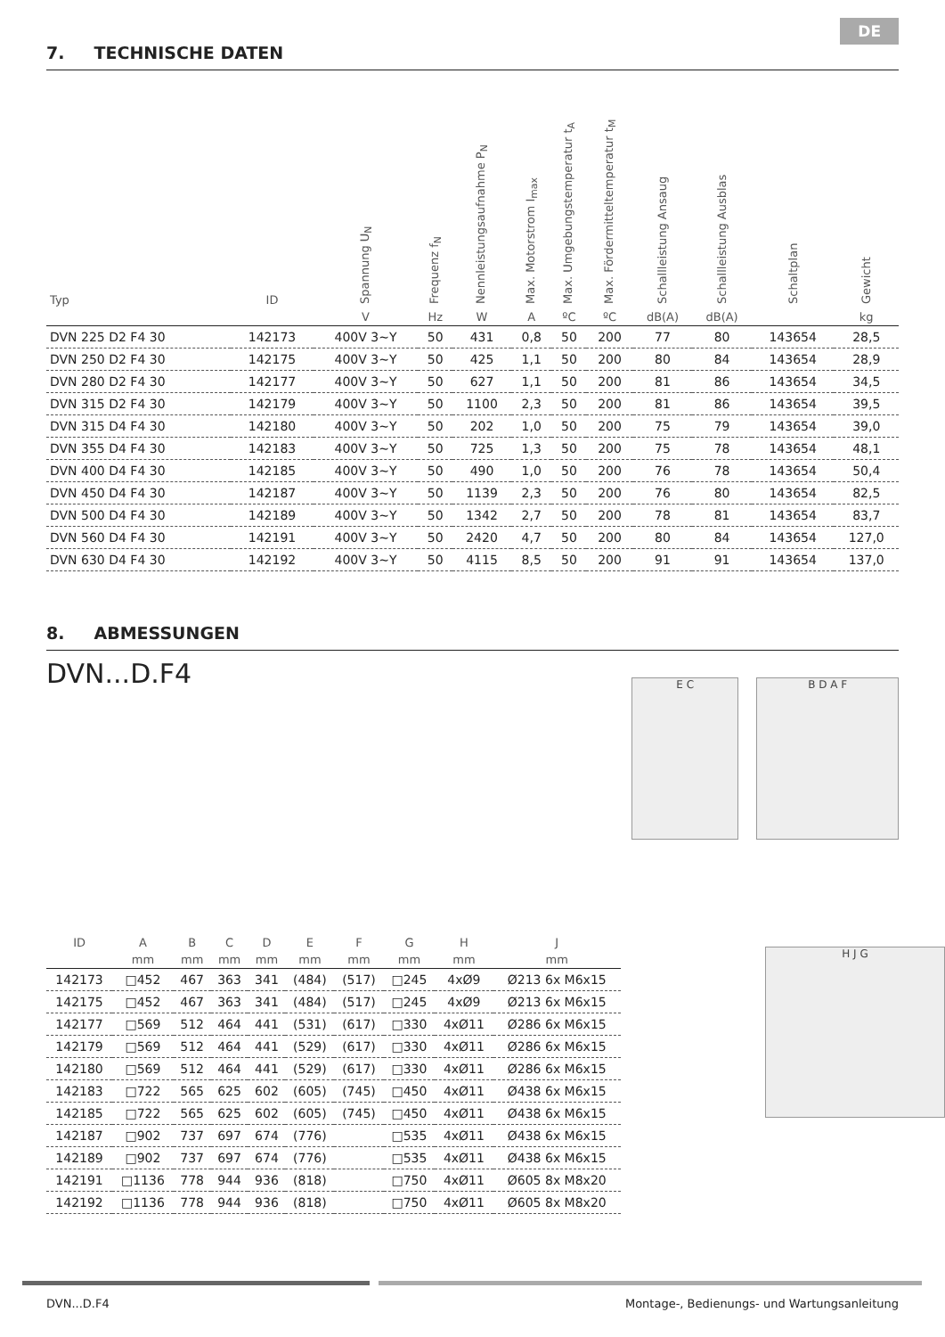DE
7. TECHNISCHE DATEN
| Typ | ID | Spannung U<sub>N</sub> | Frequenz f<sub>N</sub> | Nennleistungsaufnahme P<sub>N</sub> | Max. Motorstrom I<sub>max</sub> | Max. Umgebungstemperatur t<sub>A</sub> | Max. Fördermitteltemperatur t<sub>M</sub> | Schallleistung Ansaug | Schallleistung Ausblas | Schaltplan | Gewicht |
| --- | --- | --- | --- | --- | --- | --- | --- | --- | --- | --- | --- |
| | | V | Hz | W | A | ºC | ºC | dB(A) | dB(A) | | kg |
| DVN 225 D2 F4 30 | 142173 | 400V 3~Y | 50 | 431 | 0,8 | 50 | 200 | 77 | 80 | 143654 | 28,5 |
| DVN 250 D2 F4 30 | 142175 | 400V 3~Y | 50 | 425 | 1,1 | 50 | 200 | 80 | 84 | 143654 | 28,9 |
| DVN 280 D2 F4 30 | 142177 | 400V 3~Y | 50 | 627 | 1,1 | 50 | 200 | 81 | 86 | 143654 | 34,5 |
| DVN 315 D2 F4 30 | 142179 | 400V 3~Y | 50 | 1100 | 2,3 | 50 | 200 | 81 | 86 | 143654 | 39,5 |
| DVN 315 D4 F4 30 | 142180 | 400V 3~Y | 50 | 202 | 1,0 | 50 | 200 | 75 | 79 | 143654 | 39,0 |
| DVN 355 D4 F4 30 | 142183 | 400V 3~Y | 50 | 725 | 1,3 | 50 | 200 | 75 | 78 | 143654 | 48,1 |
| DVN 400 D4 F4 30 | 142185 | 400V 3~Y | 50 | 490 | 1,0 | 50 | 200 | 76 | 78 | 143654 | 50,4 |
| DVN 450 D4 F4 30 | 142187 | 400V 3~Y | 50 | 1139 | 2,3 | 50 | 200 | 76 | 80 | 143654 | 82,5 |
| DVN 500 D4 F4 30 | 142189 | 400V 3~Y | 50 | 1342 | 2,7 | 50 | 200 | 78 | 81 | 143654 | 83,7 |
| DVN 560 D4 F4 30 | 142191 | 400V 3~Y | 50 | 2420 | 4,7 | 50 | 200 | 80 | 84 | 143654 | 127,0 |
| DVN 630 D4 F4 30 | 142192 | 400V 3~Y | 50 | 4115 | 8,5 | 50 | 200 | 91 | 91 | 143654 | 137,0 |
8. ABMESSUNGEN
DVN...D.F4
| ID | A | B | C | D | E | F | G | H | J |
| --- | --- | --- | --- | --- | --- | --- | --- | --- | --- |
| | mm | mm | mm | mm | mm | mm | mm | mm | mm |
| 142173 | □452 | 467 | 363 | 341 | (484) | (517) | □245 | 4xØ9 | Ø213 6x M6x15 |
| 142175 | □452 | 467 | 363 | 341 | (484) | (517) | □245 | 4xØ9 | Ø213 6x M6x15 |
| 142177 | □569 | 512 | 464 | 441 | (531) | (617) | □330 | 4xØ11 | Ø286 6x M6x15 |
| 142179 | □569 | 512 | 464 | 441 | (529) | (617) | □330 | 4xØ11 | Ø286 6x M6x15 |
| 142180 | □569 | 512 | 464 | 441 | (529) | (617) | □330 | 4xØ11 | Ø286 6x M6x15 |
| 142183 | □722 | 565 | 625 | 602 | (605) | (745) | □450 | 4xØ11 | Ø438 6x M6x15 |
| 142185 | □722 | 565 | 625 | 602 | (605) | (745) | □450 | 4xØ11 | Ø438 6x M6x15 |
| 142187 | □902 | 737 | 697 | 674 | (776) | | □535 | 4xØ11 | Ø438 6x M6x15 |
| 142189 | □902 | 737 | 697 | 674 | (776) | | □535 | 4xØ11 | Ø438 6x M6x15 |
| 142191 | □1136 | 778 | 944 | 936 | (818) | | □750 | 4xØ11 | Ø605 8x M8x20 |
| 142192 | □1136 | 778 | 944 | 936 | (818) | | □750 | 4xØ11 | Ø605 8x M8x20 |
E C B D A F
H J G
DVN...D.F4 Montage-, Bedienungs- und Wartungsanleitung